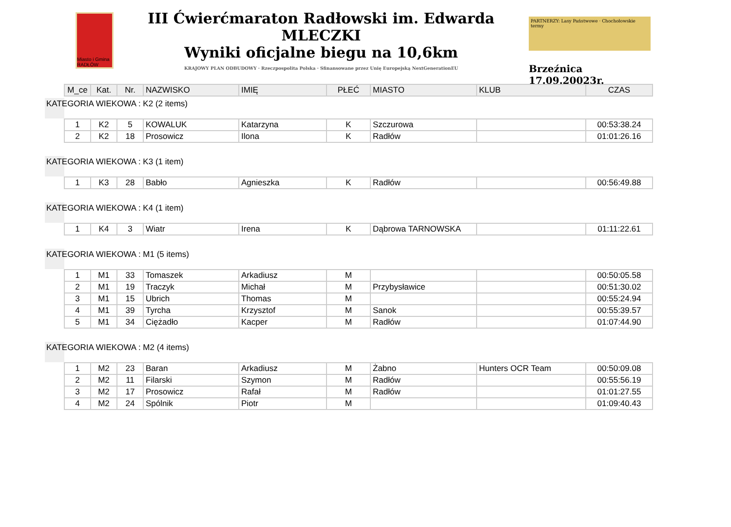Miasto i Gmina RADŁÓW
III Ćwierćmaraton Radłowski im. Edwarda MLECZKI
Wyniki oficjalne biegu na 10,6km
KRAJOWY PLAN ODBUDOWY · Rzeczpospolita Polska · Sfinansowane przez Unię Europejską NextGenerationEU
PARTNERZY: Lasy Państwowe · Chochołowskie termy
Brzeźnica 17.09.20023r.
| M_ce | Kat. | Nr. | NAZWISKO | IMIĘ | PŁEĆ | MIASTO | KLUB | CZAS |
| --- | --- | --- | --- | --- | --- | --- | --- | --- |
KATEGORIA WIEKOWA : K2 (2 items)
| 1 | K2 | 5 | KOWALUK | Katarzyna | K | Szczurowa | | 00:53:38.24 |
| 2 | K2 | 18 | Prosowicz | Ilona | K | Radłów | | 01:01:26.16 |
KATEGORIA WIEKOWA : K3 (1 item)
| 1 | K3 | 28 | Babło | Agnieszka | K | Radłów | | 00:56:49.88 |
KATEGORIA WIEKOWA : K4 (1 item)
| 1 | K4 | 3 | Wiatr | Irena | K | Dąbrowa TARNOWSKA | | 01:11:22.61 |
KATEGORIA WIEKOWA : M1 (5 items)
| 1 | M1 | 33 | Tomaszek | Arkadiusz | M | | | 00:50:05.58 |
| 2 | M1 | 19 | Traczyk | Michał | M | Przybysławice | | 00:51:30.02 |
| 3 | M1 | 15 | Ubrich | Thomas | M | | | 00:55:24.94 |
| 4 | M1 | 39 | Tyrcha | Krzysztof | M | Sanok | | 00:55:39.57 |
| 5 | M1 | 34 | Ciężadło | Kacper | M | Radłów | | 01:07:44.90 |
KATEGORIA WIEKOWA : M2 (4 items)
| 1 | M2 | 23 | Baran | Arkadiusz | M | Żabno | Hunters OCR Team | 00:50:09.08 |
| 2 | M2 | 11 | Filarski | Szymon | M | Radłów | | 00:55:56.19 |
| 3 | M2 | 17 | Prosowicz | Rafał | M | Radłów | | 01:01:27.55 |
| 4 | M2 | 24 | Spólnik | Piotr | M | | | 01:09:40.43 |